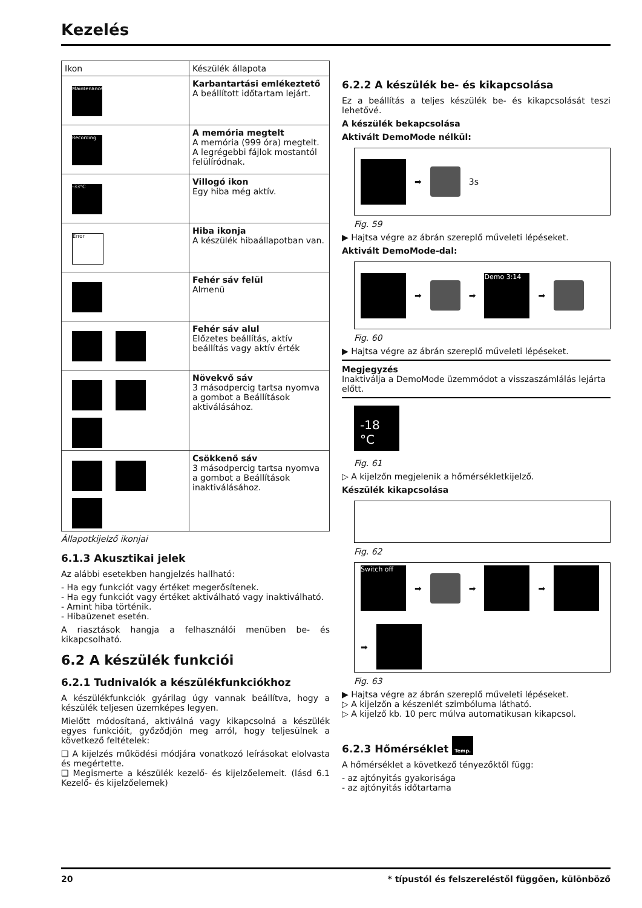Kezelés
| Ikon | Készülék állapota |
| --- | --- |
| Maintenance | Karbantartási emlékeztető A beállított időtartam lejárt. |
| Recording | A memória megtelt A memória (999 óra) megtelt. A legrégebbi fájlok mostantól felülíródnak. |
| -33°C | Villogó ikon Egy hiba még aktív. |
| Error | Hiba ikonja A készülék hibaállapotban van. |
| | Fehér sáv felül Almenü |
| | Fehér sáv alul Előzetes beállítás, aktív beállítás vagy aktív érték |
| | Növekvő sáv 3 másodpercig tartsa nyomva a gombot a Beállítások aktiválásához. |
| | Csökkenő sáv 3 másodpercig tartsa nyomva a gombot a Beállítások inaktiválásához. |
Állapotkijelző ikonjai
6.1.3 Akusztikai jelek
Az alábbi esetekben hangjelzés hallható:
- Ha egy funkciót vagy értéket megerősítenek.
- Ha egy funkciót vagy értéket aktiválható vagy inaktiválható.
- Amint hiba történik.
- Hibaüzenet esetén.
A riasztások hangja a felhasználói menüben be- és kikapcsolható.
6.2 A készülék funkciói
6.2.1 Tudnivalók a készülékfunkciókhoz
A készülékfunkciók gyárilag úgy vannak beállítva, hogy a készülék teljesen üzemképes legyen.
Mielőtt módosítaná, aktiválná vagy kikapcsolná a készülék egyes funkcióit, győződjön meg arról, hogy teljesülnek a következő feltételek:
❑ A kijelzés működési módjára vonatkozó leírásokat elolvasta és megértette.
❑ Megismerte a készülék kezelő- és kijelzőelemeit. (lásd 6.1 Kezelő- és kijelzőelemek)
6.2.2 A készülék be- és kikapcsolása
Ez a beállítás a teljes készülék be- és kikapcsolását teszi lehetővé.
A készülék bekapcsolása
Aktivált DemoMode nélkül:
➡
3s
Fig. 59
▶ Hajtsa végre az ábrán szereplő műveleti lépéseket.
Aktivált DemoMode-dal:
➡
➡
Demo 3:14
➡
Fig. 60
▶ Hajtsa végre az ábrán szereplő műveleti lépéseket.
Megjegyzés
Inaktiválja a DemoMode üzemmódot a visszaszámlálás lejárta előtt.
-18 °C
Fig. 61
▷ A kijelzőn megjelenik a hőmérsékletkijelző.
Készülék kikapcsolása
Fig. 62
Switch off
➡
➡
➡
➡
Fig. 63
▶ Hajtsa végre az ábrán szereplő műveleti lépéseket.
▷ A kijelzőn a készenlét szimbóluma látható.
▷ A kijelző kb. 10 perc múlva automatikusan kikapcsol.
6.2.3 Hőmérséklet Temp.
A hőmérséklet a következő tényezőktől függ:
- az ajtónyitás gyakorisága
- az ajtónyitás időtartama
20 * típustól és felszereléstől függően, különböző